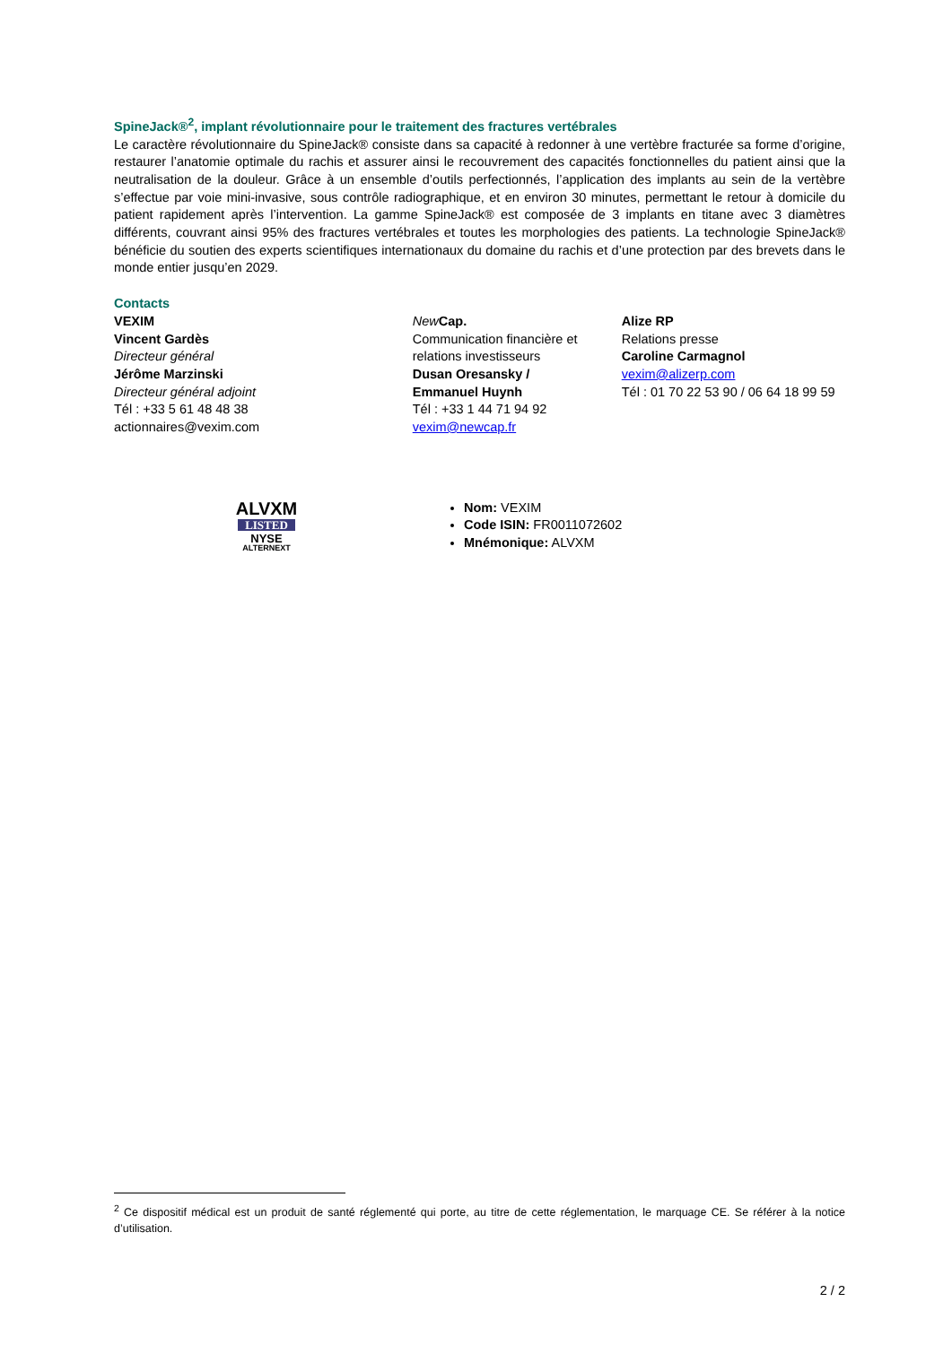SpineJack®<sup>2</sup>, implant révolutionnaire pour le traitement des fractures vertébrales
Le caractère révolutionnaire du SpineJack® consiste dans sa capacité à redonner à une vertèbre fracturée sa forme d’origine, restaurer l’anatomie optimale du rachis et assurer ainsi le recouvrement des capacités fonctionnelles du patient ainsi que la neutralisation de la douleur. Grâce à un ensemble d’outils perfectionnés, l’application des implants au sein de la vertèbre s’effectue par voie mini-invasive, sous contrôle radiographique, et en environ 30 minutes, permettant le retour à domicile du patient rapidement après l’intervention. La gamme SpineJack® est composée de 3 implants en titane avec 3 diamètres différents, couvrant ainsi 95% des fractures vertébrales et toutes les morphologies des patients. La technologie SpineJack® bénéficie du soutien des experts scientifiques internationaux du domaine du rachis et d’une protection par des brevets dans le monde entier jusqu’en 2029.
Contacts
VEXIM
Vincent Gardès
Directeur général
Jérôme Marzinski
Directeur général adjoint
Tél : +33 5 61 48 48 38
actionnaires@vexim.com
New Cap.
Communication financière et relations investisseurs
Dusan Oresansky /
Emmanuel Huynh
Tél : +33 1 44 71 94 92
vexim@newcap.fr
Alize RP
Relations presse
Caroline Carmagnol
vexim@alizerp.com
Tél : 01 70 22 53 90 / 06 64 18 99 59
ALVXM
LISTED
NYSE
ALTERNEXT
Nom: VEXIM
Code ISIN: FR0011072602
Mnémonique: ALVXM
<sup>2</sup> Ce dispositif médical est un produit de santé réglementé qui porte, au titre de cette réglementation, le marquage CE. Se référer à la notice d’utilisation.
2 / 2